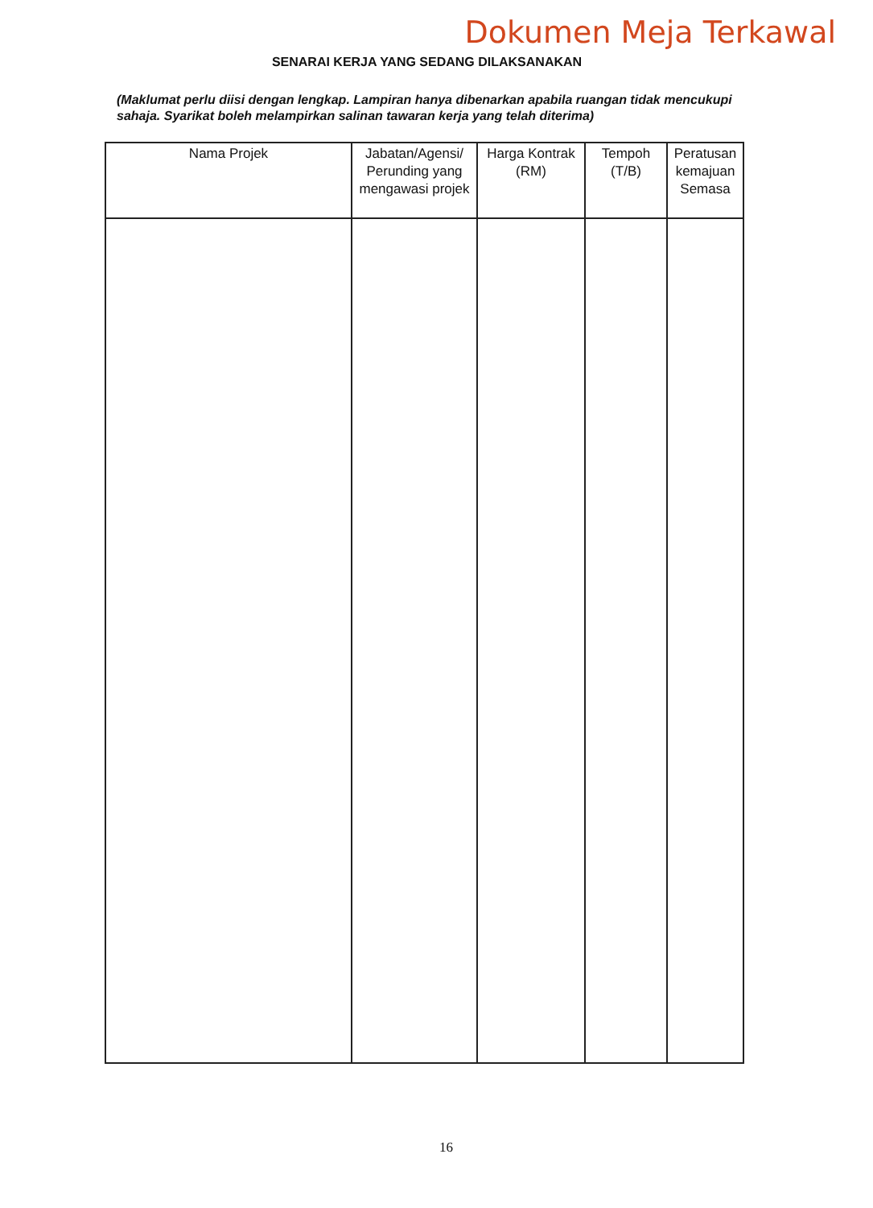Dokumen Meja Terkawal
SENARAI KERJA YANG SEDANG DILAKSANAKAN
(Maklumat perlu diisi dengan lengkap. Lampiran hanya dibenarkan apabila ruangan tidak mencukupi sahaja. Syarikat boleh melampirkan salinan tawaran kerja yang telah diterima)
| Nama Projek | Jabatan/Agensi/ Perunding yang mengawasi projek | Harga Kontrak (RM) | Tempoh (T/B) | Peratusan kemajuan Semasa |
| --- | --- | --- | --- | --- |
16